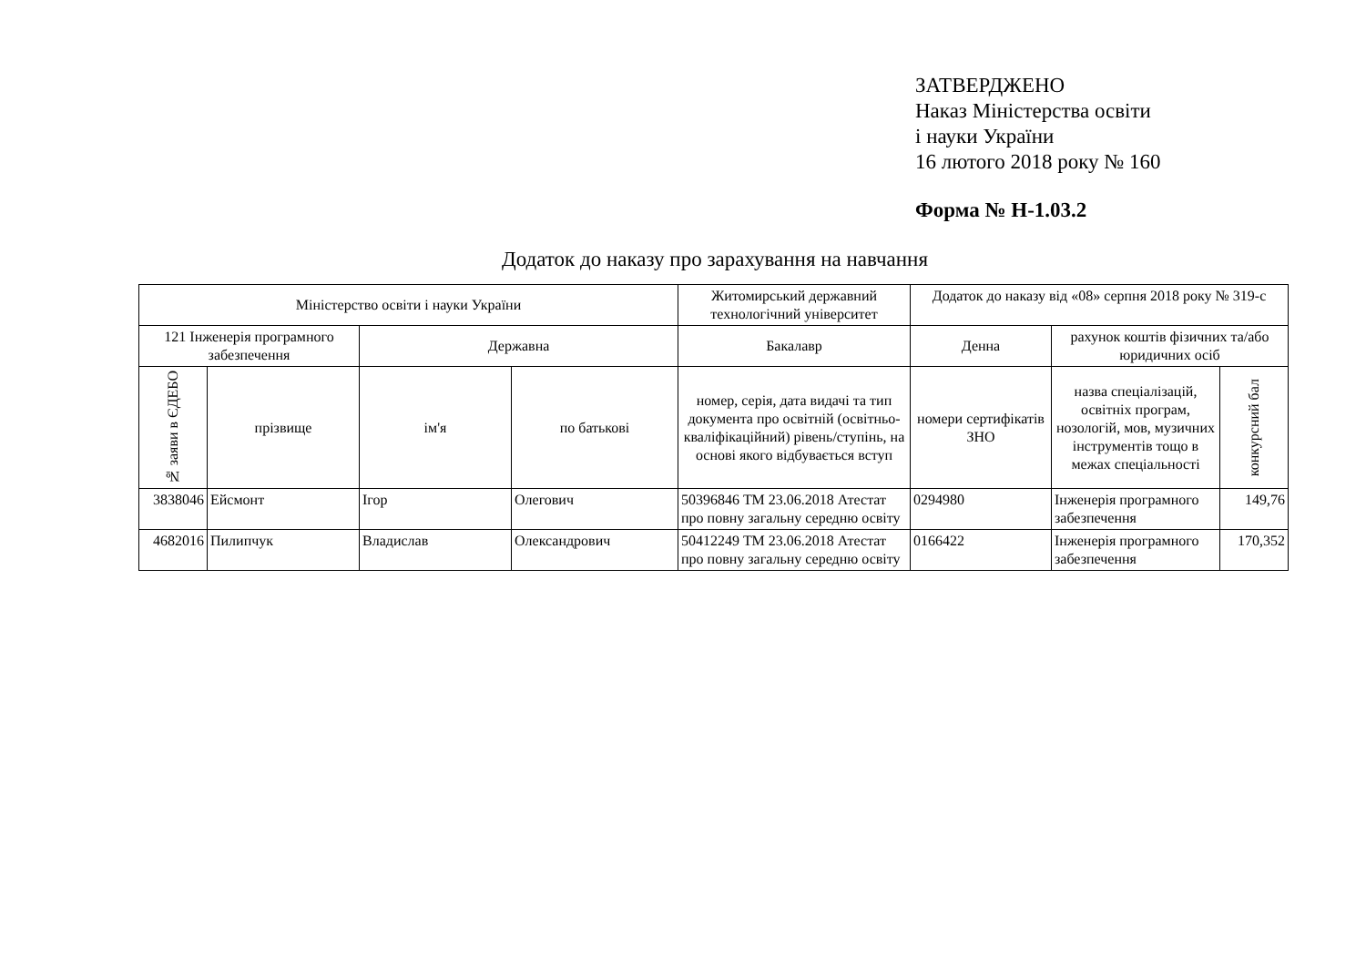ЗАТВЕРДЖЕНО
Наказ Міністерства освіти
і науки України
16 лютого 2018 року № 160
Форма № Н-1.03.2
Додаток до наказу про зарахування на навчання
| Міністерство освіти і науки України | | | | Житомирський державний технологічний університет | Додаток до наказу від «08» серпня 2018 року № 319-с | | |
| 121 Інженерія програмного забезпечення | | Державна | | Бакалавр | Денна | рахунок коштів фізичних та/або юридичних осіб | |
| № заяви в ЄДЕБО | прізвище | ім'я | по батькові | номер, серія, дата видачі та тип документа про освітній (освітньо-кваліфікаційний) рівень/ступінь, на основі якого відбувається вступ | номери сертифікатів ЗНО | назва спеціалізацій, освітніх програм, нозологій, мов, музичних інструментів тощо в межах спеціальності | конкурсний бал |
| 3838046 | Ейсмонт | Ігор | Олегович | 50396846 ТМ 23.06.2018 Атестат про повну загальну середню освіту | 0294980 | Інженерія програмного забезпечення | 149,76 |
| 4682016 | Пилипчук | Владислав | Олександрович | 50412249 ТМ 23.06.2018 Атестат про повну загальну середню освіту | 0166422 | Інженерія програмного забезпечення | 170,352 |